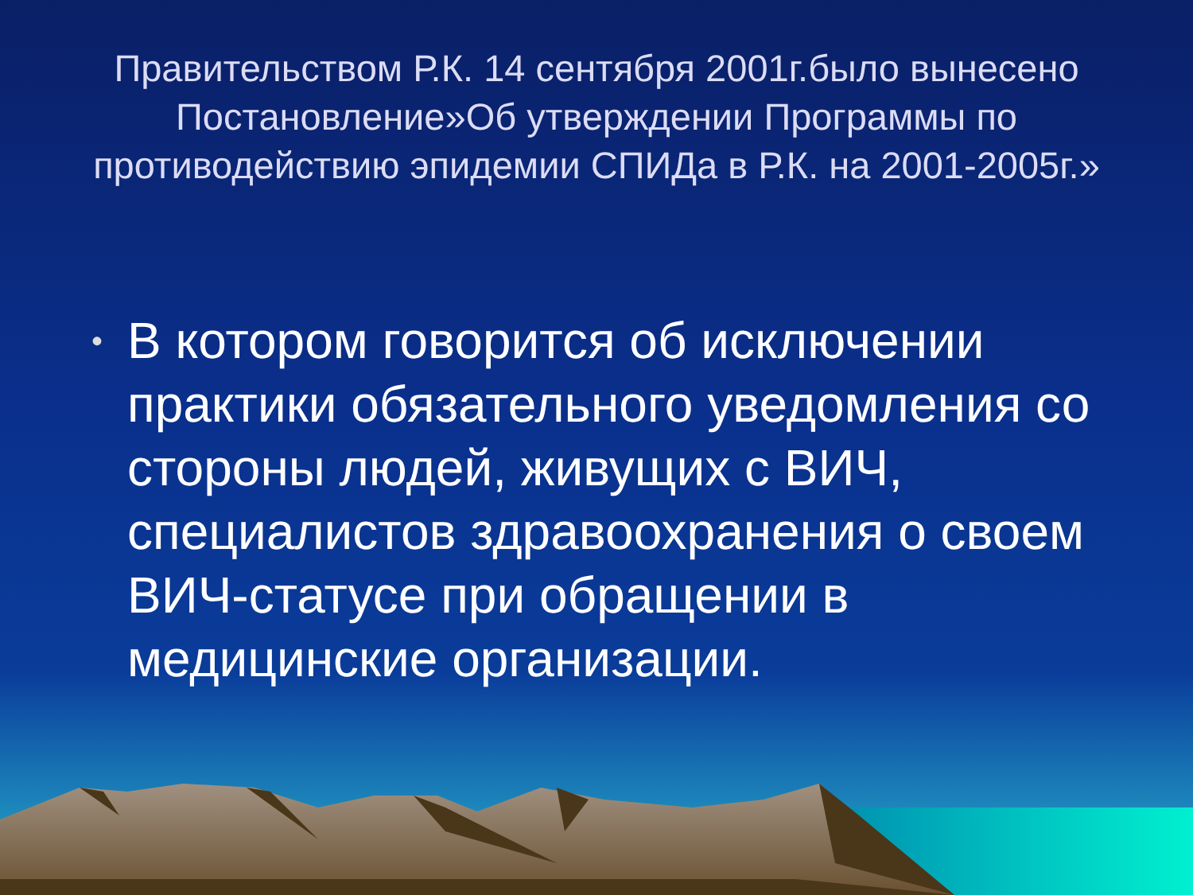Правительством Р.К. 14 сентября 2001г.было вынесено Постановление»Об утверждении Программы по противодействию эпидемии СПИДа в Р.К. на 2001-2005г.»
• В котором говорится об исключении практики обязательного уведомления со стороны людей, живущих с ВИЧ, специалистов здравоохранения о своем ВИЧ-статусе при обращении в медицинские организации.